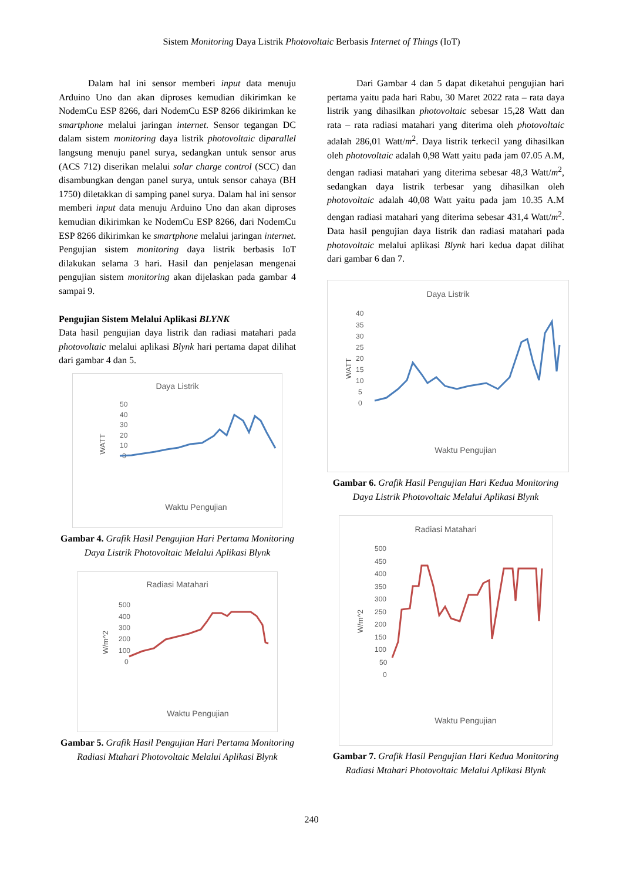Sistem Monitoring Daya Listrik Photovoltaic Berbasis Internet of Things (IoT)
Dalam hal ini sensor memberi input data menuju Arduino Uno dan akan diproses kemudian dikirimkan ke NodemCu ESP 8266, dari NodemCu ESP 8266 dikirimkan ke smartphone melalui jaringan internet. Sensor tegangan DC dalam sistem monitoring daya listrik photovoltaic diparallel langsung menuju panel surya, sedangkan untuk sensor arus (ACS 712) diserikan melalui solar charge control (SCC) dan disambungkan dengan panel surya, untuk sensor cahaya (BH 1750) diletakkan di samping panel surya. Dalam hal ini sensor memberi input data menuju Arduino Uno dan akan diproses kemudian dikirimkan ke NodemCu ESP 8266, dari NodemCu ESP 8266 dikirimkan ke smartphone melalui jaringan internet. Pengujian sistem monitoring daya listrik berbasis IoT dilakukan selama 3 hari. Hasil dan penjelasan mengenai pengujian sistem monitoring akan dijelaskan pada gambar 4 sampai 9.
Pengujian Sistem Melalui Aplikasi BLYNK
Data hasil pengujian daya listrik dan radiasi matahari pada photovoltaic melalui aplikasi Blynk hari pertama dapat dilihat dari gambar 4 dan 5.
Daya Listrik
WATT
50
40
30
20
10
0
Waktu Pengujian
Gambar 4. Grafik Hasil Pengujian Hari Pertama Monitoring Daya Listrik Photovoltaic Melalui Aplikasi Blynk
Radiasi Matahari
W/m^2
500
400
300
200
100
0
Waktu Pengujian
Gambar 5. Grafik Hasil Pengujian Hari Pertama Monitoring Radiasi Mtahari Photovoltaic Melalui Aplikasi Blynk
Dari Gambar 4 dan 5 dapat diketahui pengujian hari pertama yaitu pada hari Rabu, 30 Maret 2022 rata – rata daya listrik yang dihasilkan photovoltaic sebesar 15,28 Watt dan rata – rata radiasi matahari yang diterima oleh photovoltaic adalah 286,01 Watt/m<sup>2</sup>. Daya listrik terkecil yang dihasilkan oleh photovoltaic adalah 0,98 Watt yaitu pada jam 07.05 A.M, dengan radiasi matahari yang diterima sebesar 48,3 Watt/m<sup>2</sup>, sedangkan daya listrik terbesar yang dihasilkan oleh photovoltaic adalah 40,08 Watt yaitu pada jam 10.35 A.M dengan radiasi matahari yang diterima sebesar 431,4 Watt/m<sup>2</sup>. Data hasil pengujian daya listrik dan radiasi matahari pada photovoltaic melalui aplikasi Blynk hari kedua dapat dilihat dari gambar 6 dan 7.
Daya Listrik
WATT
40
35
30
25
20
15
10
5
0
Waktu Pengujian
Gambar 6. Grafik Hasil Pengujian Hari Kedua Monitoring Daya Listrik Photovoltaic Melalui Aplikasi Blynk
Radiasi Matahari
W/m^2
500
450
400
350
300
250
200
150
100
50
0
Waktu Pengujian
Gambar 7. Grafik Hasil Pengujian Hari Kedua Monitoring Radiasi Mtahari Photovoltaic Melalui Aplikasi Blynk
240